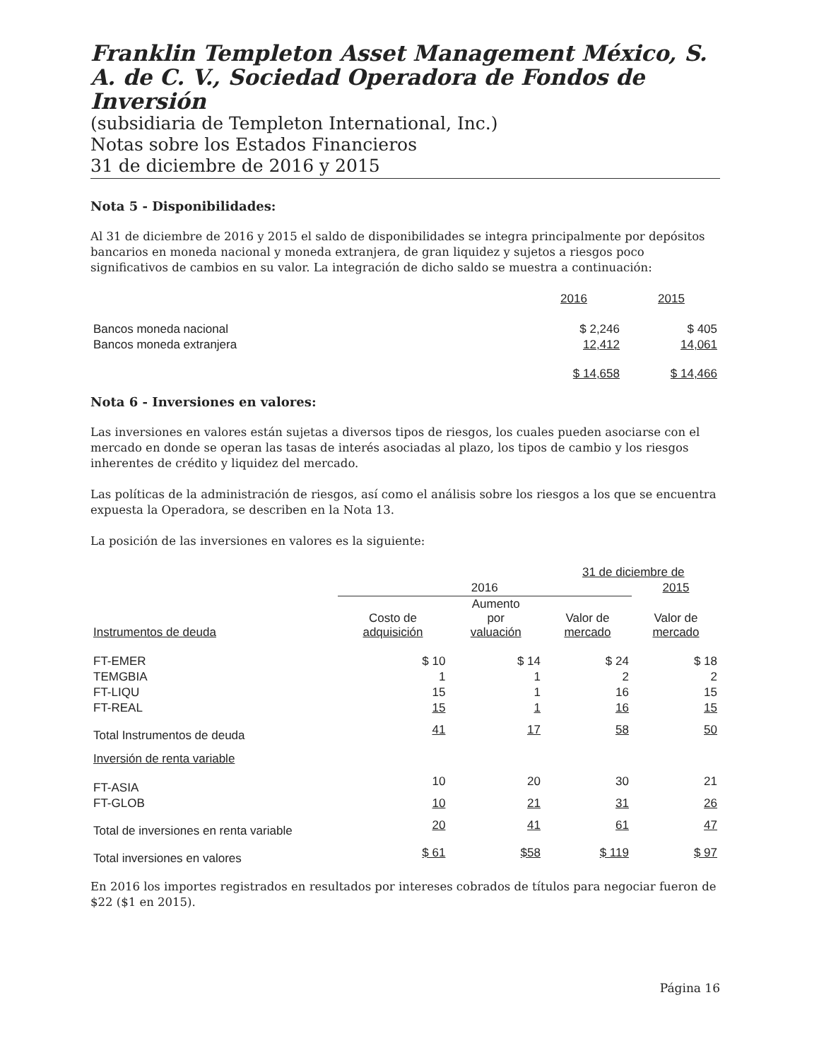Franklin Templeton Asset Management México, S. A. de C. V., Sociedad Operadora de Fondos de Inversión
(subsidiaria de Templeton International, Inc.)
Notas sobre los Estados Financieros
31 de diciembre de 2016 y 2015
Nota 5 - Disponibilidades:
Al 31 de diciembre de 2016 y 2015 el saldo de disponibilidades se integra principalmente por depósitos bancarios en moneda nacional y moneda extranjera, de gran liquidez y sujetos a riesgos poco significativos de cambios en su valor. La integración de dicho saldo se muestra a continuación:
| | 2016 | 2015 |
| --- | --- | --- |
| Bancos moneda nacional | $ 2,246 | $ 405 |
| Bancos moneda extranjera | 12,412 | 14,061 |
| | $ 14,658 | $ 14,466 |
Nota 6 - Inversiones en valores:
Las inversiones en valores están sujetas a diversos tipos de riesgos, los cuales pueden asociarse con el mercado en donde se operan las tasas de interés asociadas al plazo, los tipos de cambio y los riesgos inherentes de crédito y liquidez del mercado.
Las políticas de la administración de riesgos, así como el análisis sobre los riesgos a los que se encuentra expuesta la Operadora, se describen en la Nota 13.
La posición de las inversiones en valores es la siguiente:
| | 31 de diciembre de | | | |
| --- | --- | --- | --- | --- |
| | 2016 | | | 2015 |
| Instrumentos de deuda | Costo de adquisición | Aumento por valuación | Valor de mercado | Valor de mercado |
| FT-EMER | $ 10 | $ 14 | $ 24 | $ 18 |
| TEMGBIA | 1 | 1 | 2 | 2 |
| FT-LIQU | 15 | 1 | 16 | 15 |
| FT-REAL | 15 | 1 | 16 | 15 |
| Total Instrumentos de deuda | 41 | 17 | 58 | 50 |
| Inversión de renta variable | | | | |
| FT-ASIA | 10 | 20 | 30 | 21 |
| FT-GLOB | 10 | 21 | 31 | 26 |
| Total de inversiones en renta variable | 20 | 41 | 61 | 47 |
| Total inversiones en valores | $ 61 | $58 | $ 119 | $ 97 |
En 2016 los importes registrados en resultados por intereses cobrados de títulos para negociar fueron de $22 ($1 en 2015).
Página 16